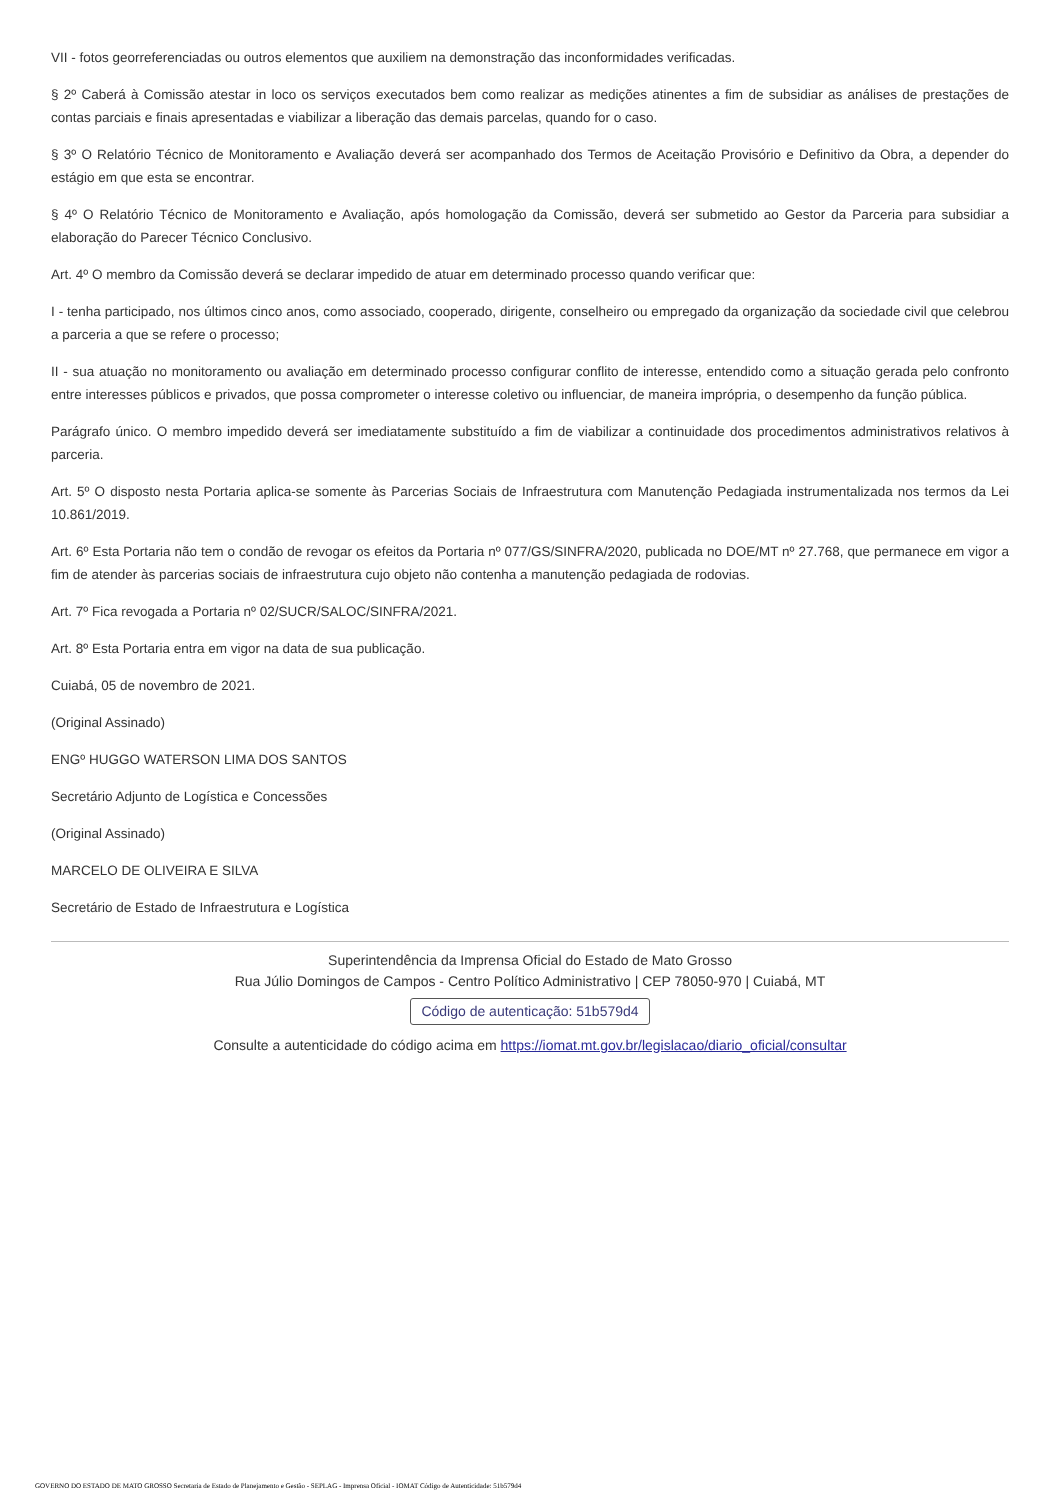VII - fotos georreferenciadas ou outros elementos que auxiliem na demonstração das inconformidades verificadas.
§ 2º Caberá à Comissão atestar in loco os serviços executados bem como realizar as medições atinentes a fim de subsidiar as análises de prestações de contas parciais e finais apresentadas e viabilizar a liberação das demais parcelas, quando for o caso.
§ 3º O Relatório Técnico de Monitoramento e Avaliação deverá ser acompanhado dos Termos de Aceitação Provisório e Definitivo da Obra, a depender do estágio em que esta se encontrar.
§ 4º O Relatório Técnico de Monitoramento e Avaliação, após homologação da Comissão, deverá ser submetido ao Gestor da Parceria para subsidiar a elaboração do Parecer Técnico Conclusivo.
Art. 4º O membro da Comissão deverá se declarar impedido de atuar em determinado processo quando verificar que:
I - tenha participado, nos últimos cinco anos, como associado, cooperado, dirigente, conselheiro ou empregado da organização da sociedade civil que celebrou a parceria a que se refere o processo;
II - sua atuação no monitoramento ou avaliação em determinado processo configurar conflito de interesse, entendido como a situação gerada pelo confronto entre interesses públicos e privados, que possa comprometer o interesse coletivo ou influenciar, de maneira imprópria, o desempenho da função pública.
Parágrafo único. O membro impedido deverá ser imediatamente substituído a fim de viabilizar a continuidade dos procedimentos administrativos relativos à parceria.
Art. 5º O disposto nesta Portaria aplica-se somente às Parcerias Sociais de Infraestrutura com Manutenção Pedagiada instrumentalizada nos termos da Lei 10.861/2019.
Art. 6º Esta Portaria não tem o condão de revogar os efeitos da Portaria nº 077/GS/SINFRA/2020, publicada no DOE/MT nº 27.768, que permanece em vigor a fim de atender às parcerias sociais de infraestrutura cujo objeto não contenha a manutenção pedagiada de rodovias.
Art. 7º Fica revogada a Portaria nº 02/SUCR/SALOC/SINFRA/2021.
Art. 8º Esta Portaria entra em vigor na data de sua publicação.
Cuiabá, 05 de novembro de 2021.
(Original Assinado)
ENGº HUGGO WATERSON LIMA DOS SANTOS
Secretário Adjunto de Logística e Concessões
(Original Assinado)
MARCELO DE OLIVEIRA E SILVA
Secretário de Estado de Infraestrutura e Logística
Superintendência da Imprensa Oficial do Estado de Mato Grosso
Rua Júlio Domingos de Campos - Centro Político Administrativo | CEP 78050-970 | Cuiabá, MT
Código de autenticação: 51b579d4
Consulte a autenticidade do código acima em https://iomat.mt.gov.br/legislacao/diario_oficial/consultar
GOVERNO DO ESTADO DE MATO GROSSO Secretaria de Estado de Planejamento e Gestão - SEPLAG - Imprensa Oficial - IOMAT Código de Autenticidade: 51b579d4